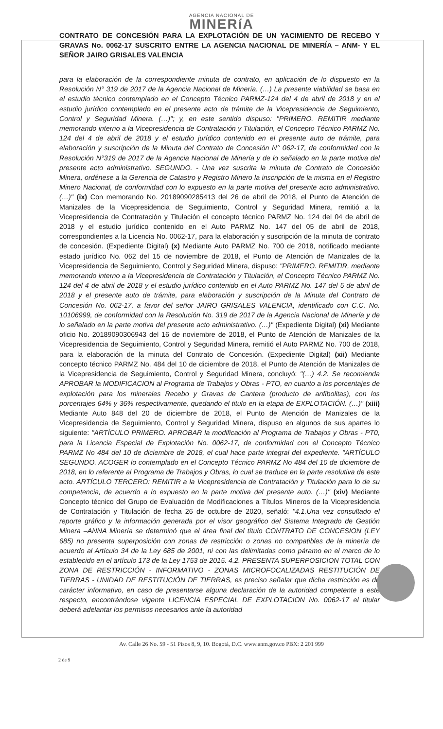AGENCIA NACIONAL DE
MINERíA
CONTRATO DE CONCESIÓN PARA LA EXPLOTACIÓN DE UN YACIMIENTO DE RECEBO Y GRAVAS No. 0062-17 SUSCRITO ENTRE LA AGENCIA NACIONAL DE MINERÍA – ANM- Y EL SEÑOR JAIRO GRISALES VALENCIA
para la elaboración de la correspondiente minuta de contrato, en aplicación de lo dispuesto en la Resolución N° 319 de 2017 de la Agencia Nacional de Minería. (…) La presente viabilidad se basa en el estudio técnico contemplado en el Concepto Técnico PARMZ-124 del 4 de abril de 2018 y en el estudio jurídico contemplado en el presente acto de trámite de la Vicepresidencia de Seguimiento, Control y Seguridad Minera. (…)"; y, en este sentido dispuso: "PRIMERO. REMITIR mediante memorando interno a la Vicepresidencia de Contratación y Titulación, el Concepto Técnico PARMZ No. 124 del 4 de abril de 2018 y el estudio jurídico contenido en el presente auto de trámite, para elaboración y suscripción de la Minuta del Contrato de Concesión N° 062-17, de conformidad con la Resolución N°319 de 2017 de la Agencia Nacional de Minería y de lo señalado en la parte motiva del presente acto administrativo. SEGUNDO. - Una vez suscrita la minuta de Contrato de Concesión Minera, ordénese a la Gerencia de Catastro y Registro Minero la inscripción de la misma en el Registro Minero Nacional, de conformidad con lo expuesto en la parte motiva del presente acto administrativo. (…)" (ix) Con memorando No. 20189090285413 del 26 de abril de 2018, el Punto de Atención de Manizales de la Vicepresidencia de Seguimiento, Control y Seguridad Minera, remitió a la Vicepresidencia de Contratación y Titulación el concepto técnico PARMZ No. 124 del 04 de abril de 2018 y el estudio jurídico contenido en el Auto PARMZ No. 147 del 05 de abril de 2018, correspondientes a la Licencia No. 0062-17, para la elaboración y suscripción de la minuta de contrato de concesión. (Expediente Digital) (x) Mediante Auto PARMZ No. 700 de 2018, notificado mediante estado jurídico No. 062 del 15 de noviembre de 2018, el Punto de Atención de Manizales de la Vicepresidencia de Seguimiento, Control y Seguridad Minera, dispuso: "PRIMERO. REMITIR, mediante memorando interno a la Vicepresidencia de Contratación y Titulación, el Concepto Técnico PARMZ No. 124 del 4 de abril de 2018 y el estudio jurídico contenido en el Auto PARMZ No. 147 del 5 de abril de 2018 y el presente auto de trámite, para elaboración y suscripción de la Minuta del Contrato de Concesión No. 062-17, a favor del señor JAIRO GRISALES VALENCIA, identificado con C.C. No. 10106999, de conformidad con la Resolución No. 319 de 2017 de la Agencia Nacional de Minería y de lo señalado en la parte motiva del presente acto administrativo. (…)" (Expediente Digital) (xi) Mediante oficio No. 20189090306943 del 16 de noviembre de 2018, el Punto de Atención de Manizales de la Vicepresidencia de Seguimiento, Control y Seguridad Minera, remitió el Auto PARMZ No. 700 de 2018, para la elaboración de la minuta del Contrato de Concesión. (Expediente Digital) (xii) Mediante concepto técnico PARMZ No. 484 del 10 de diciembre de 2018, el Punto de Atención de Manizales de la Vicepresidencia de Seguimiento, Control y Seguridad Minera, concluyó: "(…) 4.2. Se recomienda APROBAR la MODIFICACION al Programa de Trabajos y Obras - PTO, en cuanto a los porcentajes de explotación para los minerales Recebo y Gravas de Cantera (producto de anfibolitas), con los porcentajes 64% y 36% respectivamente, quedando el titulo en la etapa de EXPLOTACIÓN. (…)" (xiii) Mediante Auto 848 del 20 de diciembre de 2018, el Punto de Atención de Manizales de la Vicepresidencia de Seguimiento, Control y Seguridad Minera, dispuso en algunos de sus apartes lo siguiente: "ARTÍCULO PRIMERO. APROBAR la modificación al Programa de Trabajos y Obras - PT0, para la Licencia Especial de Explotación No. 0062-17, de conformidad con el Concepto Técnico PARMZ No 484 del 10 de diciembre de 2018, el cual hace parte integral del expediente. "ARTÍCULO SEGUNDO. ACOGER lo contemplado en el Concepto Técnico PARMZ No 484 del 10 de diciembre de 2018, en lo referente al Programa de Trabajos y Obras, lo cual se traduce en la parte resolutiva de este acto. ARTÍCULO TERCERO: REMITIR a la Vicepresidencia de Contratación y Titulación para lo de su competencia, de acuerdo a lo expuesto en la parte motiva del presente auto. (…)" (xiv) Mediante Concepto técnico del Grupo de Evaluación de Modificaciones a Títulos Mineros de la Vicepresidencia de Contratación y Titulación de fecha 26 de octubre de 2020, señaló: "4.1.Una vez consultado el reporte gráfico y la información generada por el visor geográfico del Sistema Integrado de Gestión Minera –ANNA Minería se determinó que el área final del título CONTRATO DE CONCESION (LEY 685) no presenta superposición con zonas de restricción o zonas no compatibles de la minería de acuerdo al Artículo 34 de la Ley 685 de 2001, ni con las delimitadas como páramo en el marco de lo establecido en el artículo 173 de la Ley 1753 de 2015. 4.2. PRESENTA SUPERPOSICION TOTAL CON ZONA DE RESTRICCIÓN - INFORMATIVO - ZONAS MICROFOCALIZADAS RESTITUCIÓN DE TIERRAS - UNIDAD DE RESTITUCIÓN DE TIERRAS, es preciso señalar que dicha restricción es de carácter informativo, en caso de presentarse alguna declaración de la autoridad competente a este respecto, encontrándose vigente LICENCIA ESPECIAL DE EXPLOTACION No. 0062-17 el titular deberá adelantar los permisos necesarios ante la autoridad
Av. Calle 26 No. 59 - 51 Pisos 8, 9, 10. Bogotá, D.C. www.anm.gov.co PBX: 2 201 999
2 de 9